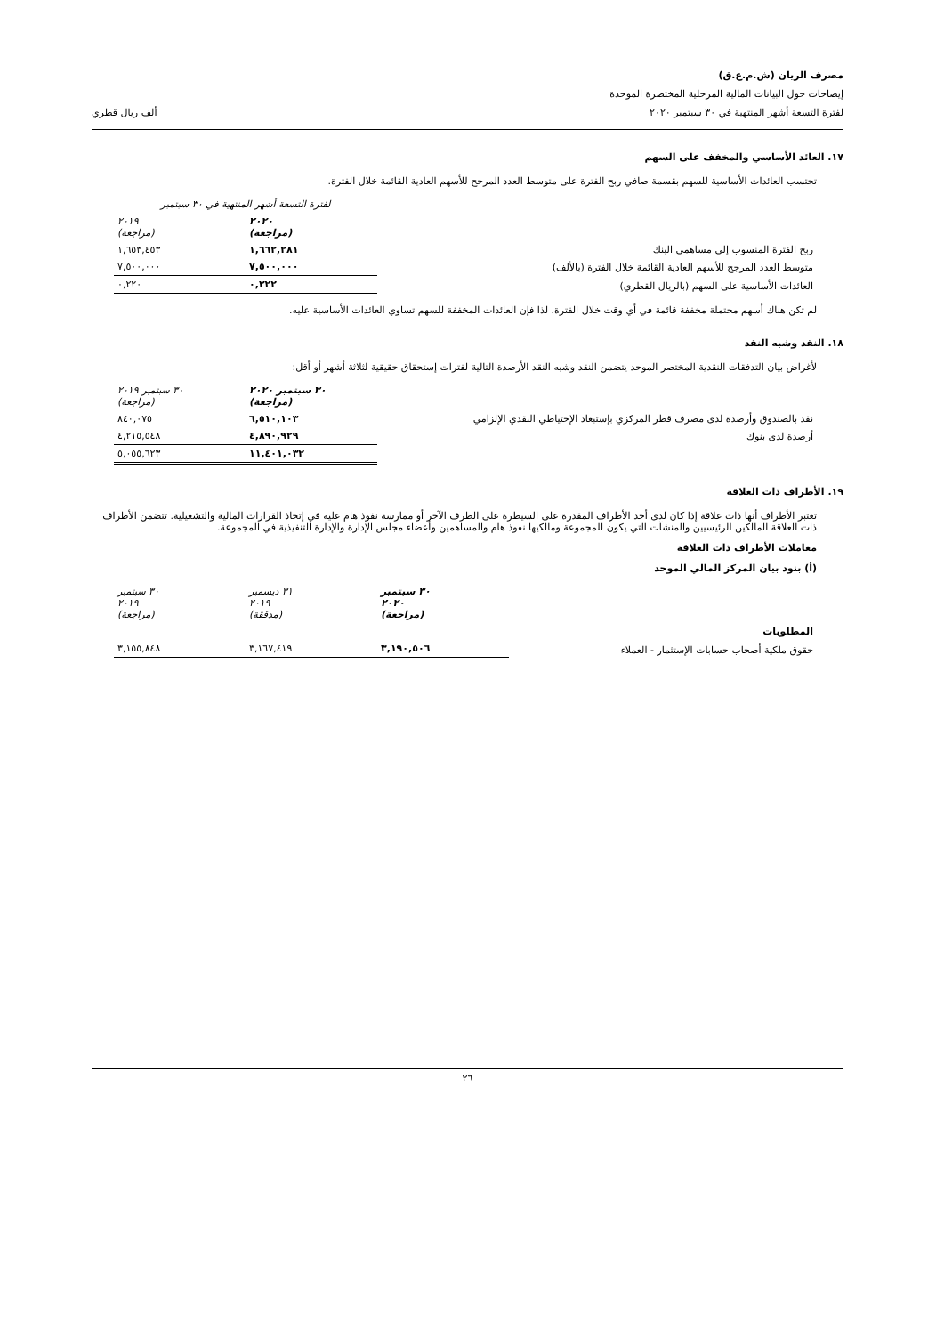مصرف الريان (ش.م.ع.ق)
إيضاحات حول البيانات المالية المرحلية المختصرة الموحدة
لفترة التسعة أشهر المنتهية في ٣٠ سبتمبر ٢٠٢٠ ألف ريال قطري
١٧. العائد الأساسي والمخفف على السهم
تحتسب العائدات الأساسية للسهم بقسمة صافي ربح الفترة على متوسط العدد المرجح للأسهم العادية القائمة خلال الفترة.
| | لفترة التسعة أشهر المنتهية في ٣٠ سبتمبر | |
| | ٢٠٢٠ (مراجعة) | ٢٠١٩ (مراجعة) |
| ربح الفترة المنسوب إلى مساهمي البنك | ١,٦٦٢,٢٨١ | ١,٦٥٣,٤٥٣ |
| متوسط العدد المرجح للأسهم العادية القائمة خلال الفترة (بالألف) | ٧,٥٠٠,٠٠٠ | ٧,٥٠٠,٠٠٠ |
| العائدات الأساسية على السهم (بالريال القطري) | ٠,٢٢٢ | ٠,٢٢٠ |
لم تكن هناك أسهم محتملة مخففة قائمة في أي وقت خلال الفترة. لذا فإن العائدات المخففة للسهم تساوي العائدات الأساسية عليه.
١٨. النقد وشبه النقد
لأغراض بيان التدفقات النقدية المختصر الموحد يتضمن النقد وشبه النقد الأرصدة التالية لفترات إستحقاق حقيقية لثلاثة أشهر أو أقل:
| | ٣٠ سبتمبر ٢٠٢٠ (مراجعة) | ٣٠ سبتمبر ٢٠١٩ (مراجعة) |
| نقد بالصندوق وأرصدة لدى مصرف قطر المركزي بإستبعاد الإحتياطي النقدي الإلزامي | ٦,٥١٠,١٠٣ | ٨٤٠,٠٧٥ |
| أرصدة لدى بنوك | ٤,٨٩٠,٩٢٩ | ٤,٢١٥,٥٤٨ |
| | ١١,٤٠١,٠٣٢ | ٥,٠٥٥,٦٢٣ |
١٩. الأطراف ذات العلاقة
تعتبر الأطراف أنها ذات علاقة إذا كان لدى أحد الأطراف المقدرة على السيطرة على الطرف الآخر أو ممارسة نفوذ هام عليه في إتخاذ القرارات المالية والتشغيلية. تتضمن الأطراف ذات العلاقة المالكين الرئيسيين والمنشآت التي يكون للمجموعة ومالكيها نفوذ هام والمساهمين وأعضاء مجلس الإدارة والإدارة التنفيذية في المجموعة.
معاملات الأطراف ذات العلاقة
(أ) بنود بيان المركز المالي الموحد
| | ٣٠ سبتمبر ٢٠٢٠ (مراجعة) | ٣١ ديسمبر ٢٠١٩ (مدققة) | ٣٠ سبتمبر ٢٠١٩ (مراجعة) |
| المطلوبات | | | |
| حقوق ملكية أصحاب حسابات الإستثمار - العملاء | ٣,١٩٠,٥٠٦ | ٣,١٦٧,٤١٩ | ٣,١٥٥,٨٤٨ |
٢٦